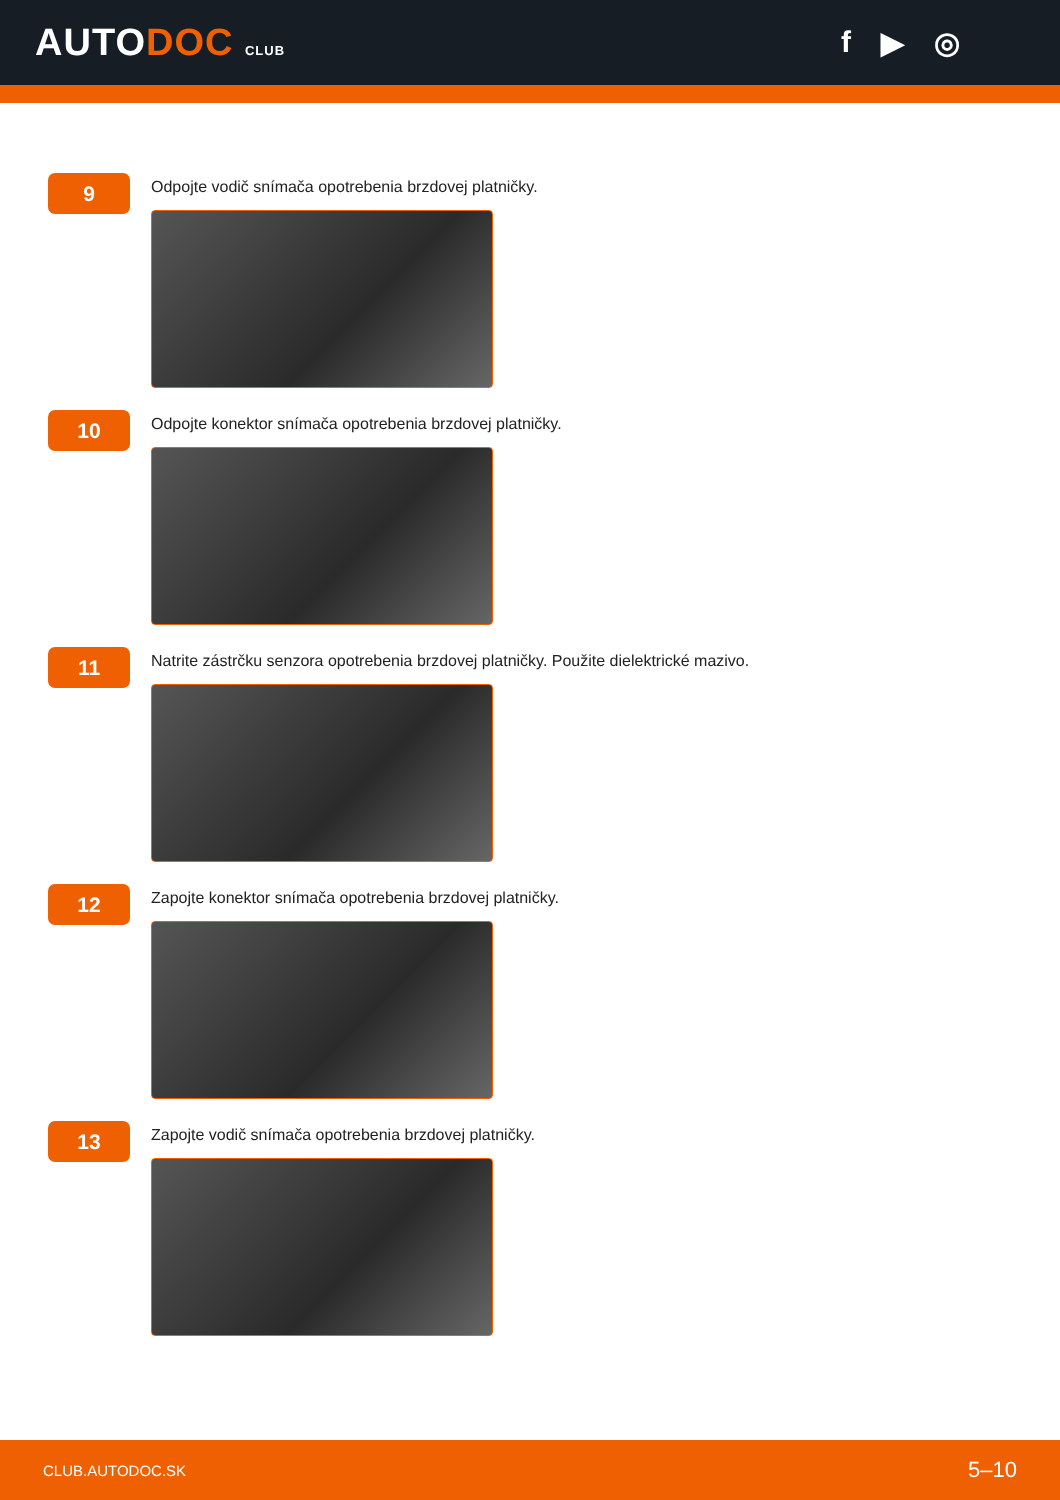AUTODOC CLUB
f ▶ ◎
9
Odpojte vodič snímača opotrebenia brzdovej platničky.
10
Odpojte konektor snímača opotrebenia brzdovej platničky.
11
Natrite zástrčku senzora opotrebenia brzdovej platničky. Použite dielektrické mazivo.
12
Zapojte konektor snímača opotrebenia brzdovej platničky.
13
Zapojte vodič snímača opotrebenia brzdovej platničky.
CLUB.AUTODOC.SK 5–10